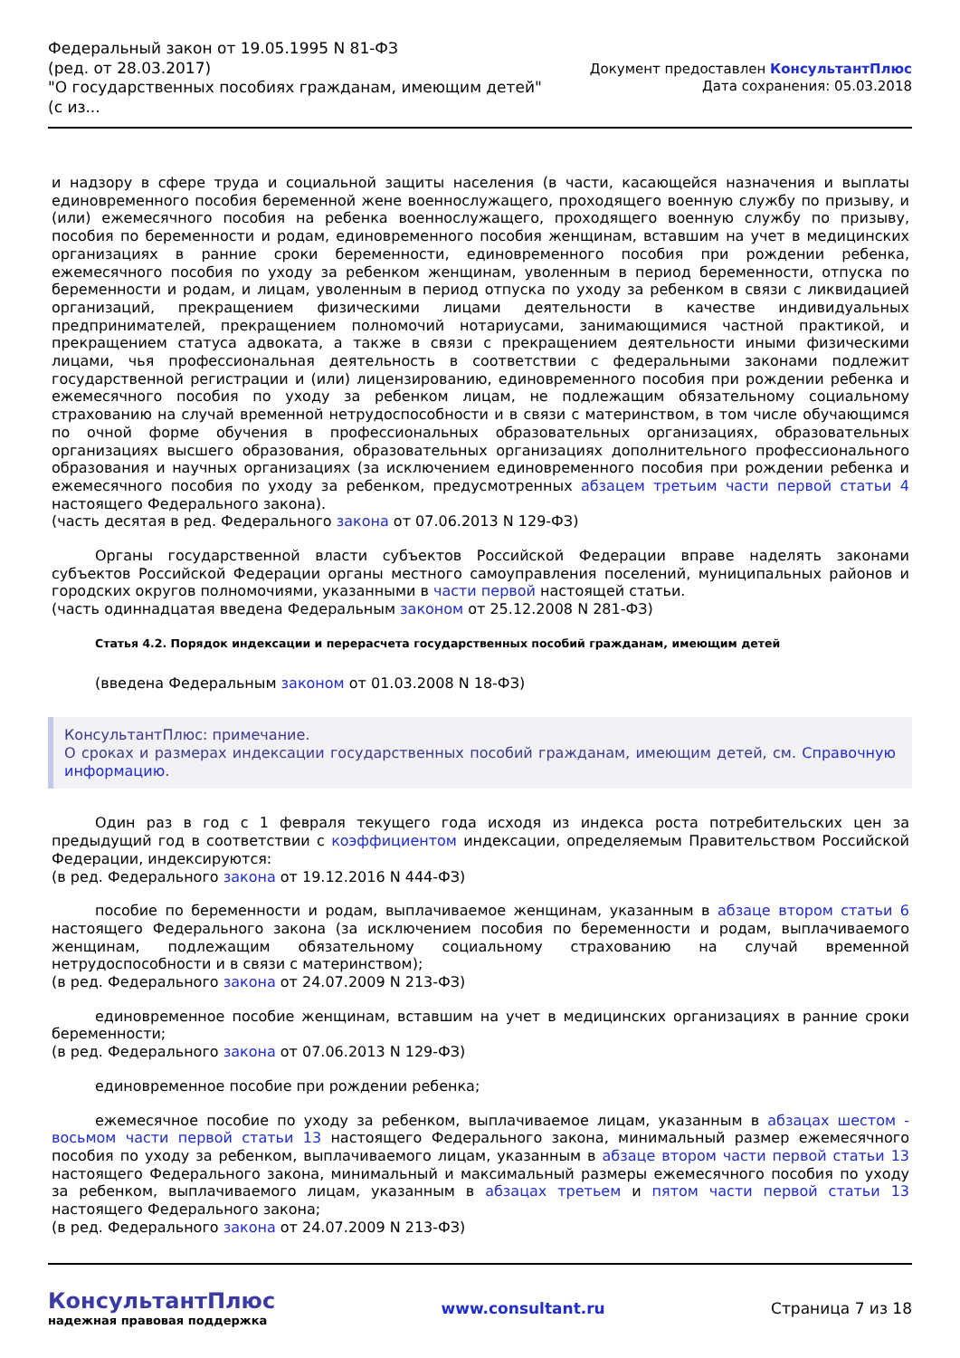Федеральный закон от 19.05.1995 N 81-ФЗ
(ред. от 28.03.2017)
"О государственных пособиях гражданам, имеющим детей"
(с из...
Документ предоставлен КонсультантПлюс
Дата сохранения: 05.03.2018
и надзору в сфере труда и социальной защиты населения (в части, касающейся назначения и выплаты единовременного пособия беременной жене военнослужащего, проходящего военную службу по призыву, и (или) ежемесячного пособия на ребенка военнослужащего, проходящего военную службу по призыву, пособия по беременности и родам, единовременного пособия женщинам, вставшим на учет в медицинских организациях в ранние сроки беременности, единовременного пособия при рождении ребенка, ежемесячного пособия по уходу за ребенком женщинам, уволенным в период беременности, отпуска по беременности и родам, и лицам, уволенным в период отпуска по уходу за ребенком в связи с ликвидацией организаций, прекращением физическими лицами деятельности в качестве индивидуальных предпринимателей, прекращением полномочий нотариусами, занимающимися частной практикой, и прекращением статуса адвоката, а также в связи с прекращением деятельности иными физическими лицами, чья профессиональная деятельность в соответствии с федеральными законами подлежит государственной регистрации и (или) лицензированию, единовременного пособия при рождении ребенка и ежемесячного пособия по уходу за ребенком лицам, не подлежащим обязательному социальному страхованию на случай временной нетрудоспособности и в связи с материнством, в том числе обучающимся по очной форме обучения в профессиональных образовательных организациях, образовательных организациях высшего образования, образовательных организациях дополнительного профессионального образования и научных организациях (за исключением единовременного пособия при рождении ребенка и ежемесячного пособия по уходу за ребенком, предусмотренных абзацем третьим части первой статьи 4 настоящего Федерального закона).
(часть десятая в ред. Федерального закона от 07.06.2013 N 129-ФЗ)
Органы государственной власти субъектов Российской Федерации вправе наделять законами субъектов Российской Федерации органы местного самоуправления поселений, муниципальных районов и городских округов полномочиями, указанными в части первой настоящей статьи.
(часть одиннадцатая введена Федеральным законом от 25.12.2008 N 281-ФЗ)
Статья 4.2. Порядок индексации и перерасчета государственных пособий гражданам, имеющим детей
(введена Федеральным законом от 01.03.2008 N 18-ФЗ)
КонсультантПлюс: примечание.
О сроках и размерах индексации государственных пособий гражданам, имеющим детей, см. Справочную информацию.
Один раз в год с 1 февраля текущего года исходя из индекса роста потребительских цен за предыдущий год в соответствии с коэффициентом индексации, определяемым Правительством Российской Федерации, индексируются:
(в ред. Федерального закона от 19.12.2016 N 444-ФЗ)
пособие по беременности и родам, выплачиваемое женщинам, указанным в абзаце втором статьи 6 настоящего Федерального закона (за исключением пособия по беременности и родам, выплачиваемого женщинам, подлежащим обязательному социальному страхованию на случай временной нетрудоспособности и в связи с материнством);
(в ред. Федерального закона от 24.07.2009 N 213-ФЗ)
единовременное пособие женщинам, вставшим на учет в медицинских организациях в ранние сроки беременности;
(в ред. Федерального закона от 07.06.2013 N 129-ФЗ)
единовременное пособие при рождении ребенка;
ежемесячное пособие по уходу за ребенком, выплачиваемое лицам, указанным в абзацах шестом - восьмом части первой статьи 13 настоящего Федерального закона, минимальный размер ежемесячного пособия по уходу за ребенком, выплачиваемого лицам, указанным в абзаце втором части первой статьи 13 настоящего Федерального закона, минимальный и максимальный размеры ежемесячного пособия по уходу за ребенком, выплачиваемого лицам, указанным в абзацах третьем и пятом части первой статьи 13 настоящего Федерального закона;
(в ред. Федерального закона от 24.07.2009 N 213-ФЗ)
КонсультантПлюс
надежная правовая поддержка
www.consultant.ru Страница 7 из 18